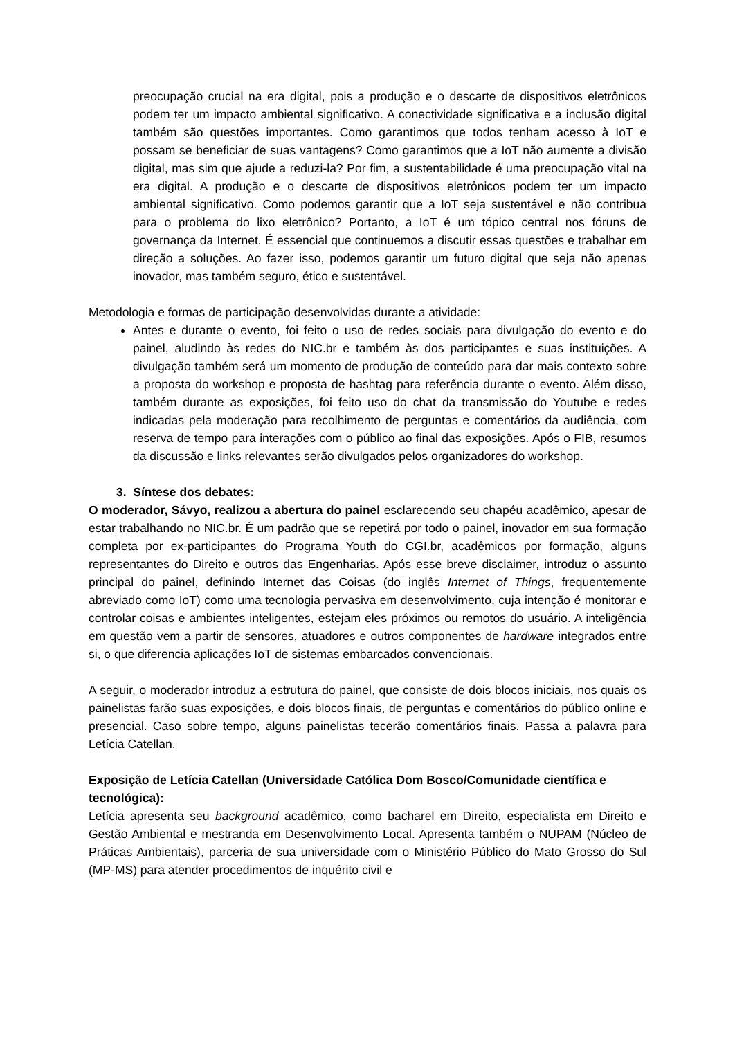preocupação crucial na era digital, pois a produção e o descarte de dispositivos eletrônicos podem ter um impacto ambiental significativo. A conectividade significativa e a inclusão digital também são questões importantes. Como garantimos que todos tenham acesso à IoT e possam se beneficiar de suas vantagens? Como garantimos que a IoT não aumente a divisão digital, mas sim que ajude a reduzi-la? Por fim, a sustentabilidade é uma preocupação vital na era digital. A produção e o descarte de dispositivos eletrônicos podem ter um impacto ambiental significativo. Como podemos garantir que a IoT seja sustentável e não contribua para o problema do lixo eletrônico? Portanto, a IoT é um tópico central nos fóruns de governança da Internet. É essencial que continuemos a discutir essas questões e trabalhar em direção a soluções. Ao fazer isso, podemos garantir um futuro digital que seja não apenas inovador, mas também seguro, ético e sustentável.
Metodologia e formas de participação desenvolvidas durante a atividade:
Antes e durante o evento, foi feito o uso de redes sociais para divulgação do evento e do painel, aludindo às redes do NIC.br e também às dos participantes e suas instituições. A divulgação também será um momento de produção de conteúdo para dar mais contexto sobre a proposta do workshop e proposta de hashtag para referência durante o evento. Além disso, também durante as exposições, foi feito uso do chat da transmissão do Youtube e redes indicadas pela moderação para recolhimento de perguntas e comentários da audiência, com reserva de tempo para interações com o público ao final das exposições. Após o FIB, resumos da discussão e links relevantes serão divulgados pelos organizadores do workshop.
3. Síntese dos debates:
O moderador, Sávyo, realizou a abertura do painel esclarecendo seu chapéu acadêmico, apesar de estar trabalhando no NIC.br. É um padrão que se repetirá por todo o painel, inovador em sua formação completa por ex-participantes do Programa Youth do CGI.br, acadêmicos por formação, alguns representantes do Direito e outros das Engenharias. Após esse breve disclaimer, introduz o assunto principal do painel, definindo Internet das Coisas (do inglês Internet of Things, frequentemente abreviado como IoT) como uma tecnologia pervasiva em desenvolvimento, cuja intenção é monitorar e controlar coisas e ambientes inteligentes, estejam eles próximos ou remotos do usuário. A inteligência em questão vem a partir de sensores, atuadores e outros componentes de hardware integrados entre si, o que diferencia aplicações IoT de sistemas embarcados convencionais.
A seguir, o moderador introduz a estrutura do painel, que consiste de dois blocos iniciais, nos quais os painelistas farão suas exposições, e dois blocos finais, de perguntas e comentários do público online e presencial. Caso sobre tempo, alguns painelistas tecerão comentários finais. Passa a palavra para Letícia Catellan.
Exposição de Letícia Catellan (Universidade Católica Dom Bosco/Comunidade científica e tecnológica):
Letícia apresenta seu background acadêmico, como bacharel em Direito, especialista em Direito e Gestão Ambiental e mestranda em Desenvolvimento Local. Apresenta também o NUPAM (Núcleo de Práticas Ambientais), parceria de sua universidade com o Ministério Público do Mato Grosso do Sul (MP-MS) para atender procedimentos de inquérito civil e